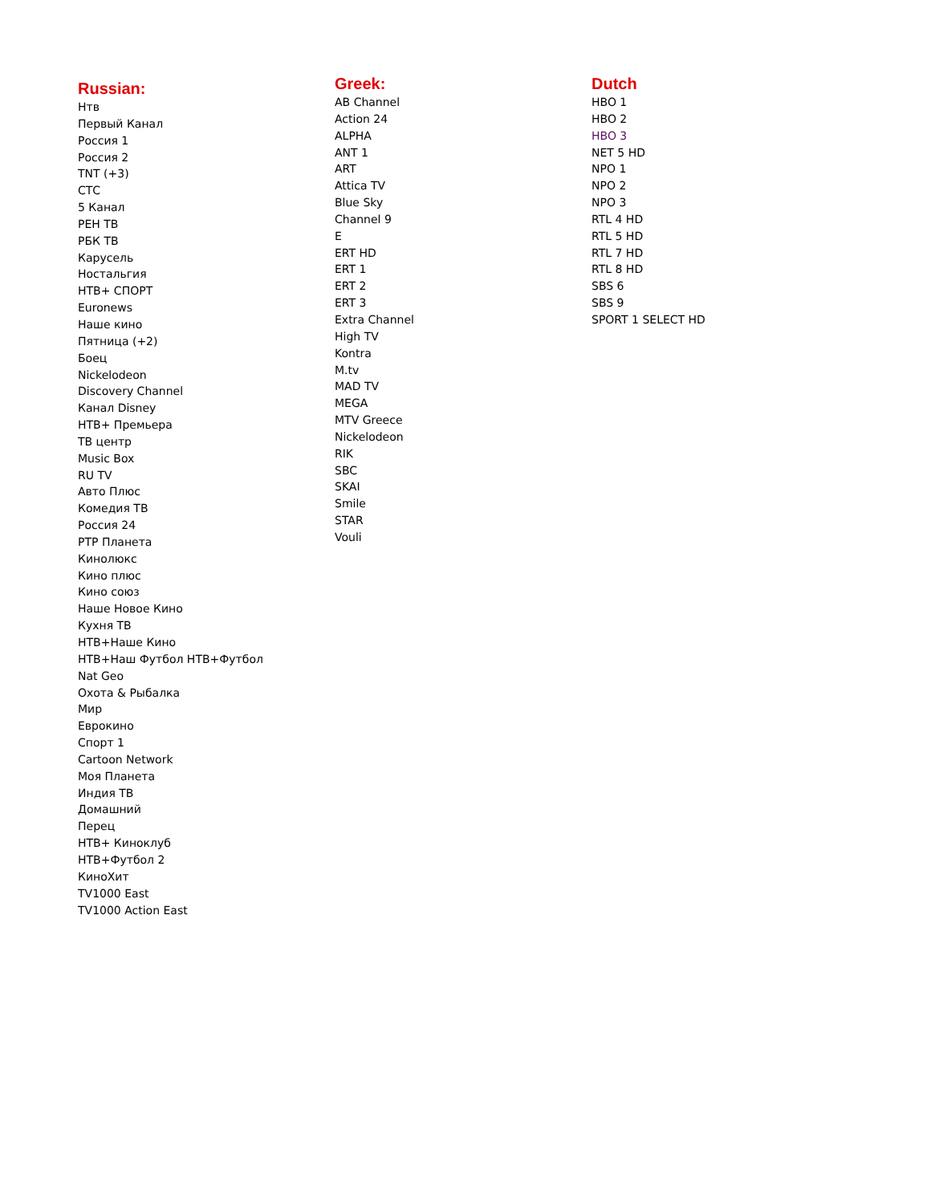Russian:
Нтв
Первый Канал
Россия 1
Россия 2
TNT (+3)
СТС
5 Канал
РЕН ТВ
РБК ТВ
Карусель
Ностальгия
НТВ+ СПОРТ
Euronews
Наше кино
Пятница (+2)
Боец
Nickelodeon
Discovery Channel
Канал Disney
НТВ+ Премьера
ТВ центр
Music Box
RU TV
Авто Плюс
Комедия ТВ
Россия 24
РТР Планета
Кинолюкс
Кино плюс
Кино союз
Наше Новое Кино
Кухня ТВ
НТВ+Наше Кино
НТВ+Наш Футбол НТВ+Футбол
Nat Geo
Охота & Рыбалка
Мир
Еврокино
Спорт 1
Cartoon Network
Моя Планета
Индия ТВ
Домашний
Перец
НТВ+ Киноклуб
НТВ+Футбол 2
КиноХит
TV1000 East
TV1000 Action East
Greek:
AB Channel
Action 24
ALPHA
ANT 1
ART
Attica TV
Blue Sky
Channel 9
E
ERT HD
ERT 1
ERT 2
ERT 3
Extra Channel
High TV
Kontra
M.tv
MAD TV
MEGA
MTV Greece
Nickelodeon
RIK
SBC
SKAI
Smile
STAR
Vouli
Dutch
HBO 1
HBO 2
HBO 3
NET 5 HD
NPO 1
NPO 2
NPO 3
RTL 4 HD
RTL 5 HD
RTL 7 HD
RTL 8 HD
SBS 6
SBS 9
SPORT 1 SELECT HD